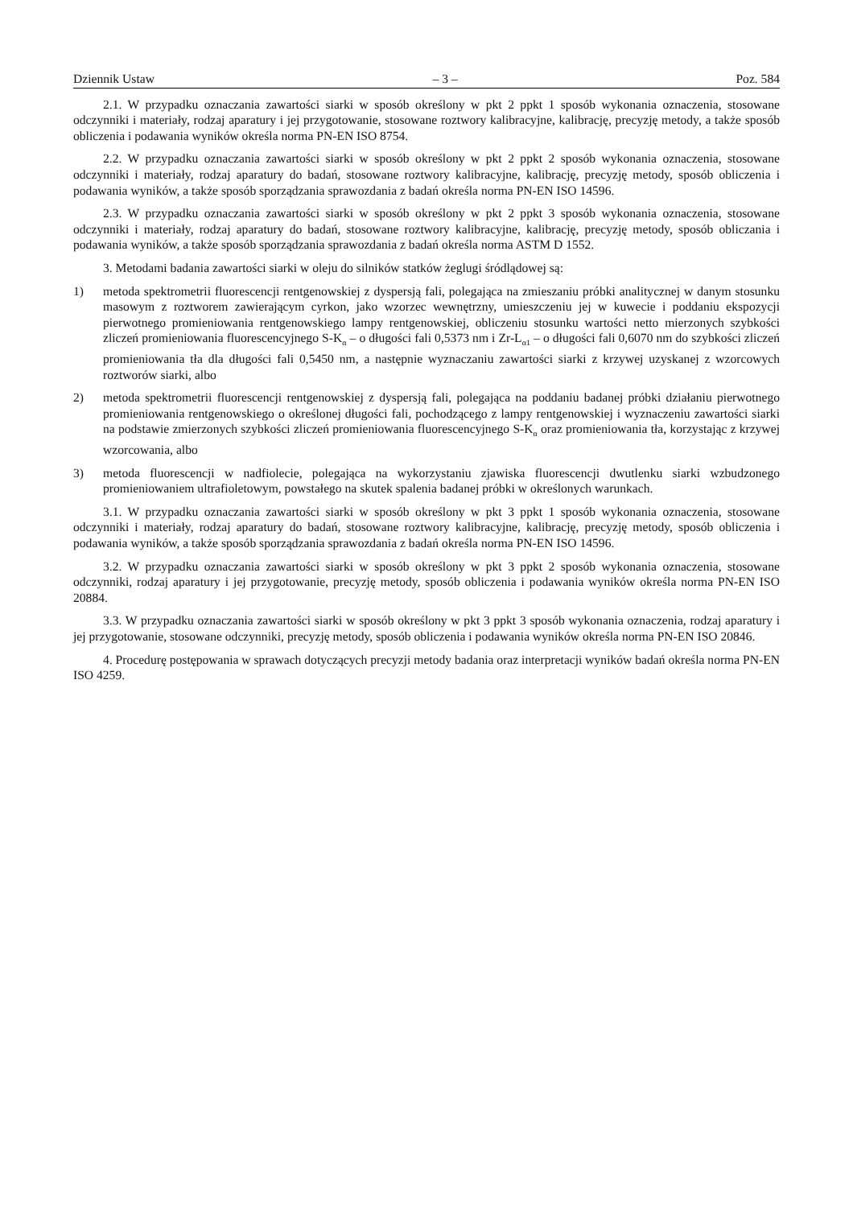Dziennik Ustaw – 3 – Poz. 584
2.1. W przypadku oznaczania zawartości siarki w sposób określony w pkt 2 ppkt 1 sposób wykonania oznaczenia, stosowane odczynniki i materiały, rodzaj aparatury i jej przygotowanie, stosowane roztwory kalibracyjne, kalibrację, precyzję metody, a także sposób obliczenia i podawania wyników określa norma PN-EN ISO 8754.
2.2. W przypadku oznaczania zawartości siarki w sposób określony w pkt 2 ppkt 2 sposób wykonania oznaczenia, stosowane odczynniki i materiały, rodzaj aparatury do badań, stosowane roztwory kalibracyjne, kalibrację, precyzję metody, sposób obliczenia i podawania wyników, a także sposób sporządzania sprawozdania z badań określa norma PN-EN ISO 14596.
2.3. W przypadku oznaczania zawartości siarki w sposób określony w pkt 2 ppkt 3 sposób wykonania oznaczenia, stosowane odczynniki i materiały, rodzaj aparatury do badań, stosowane roztwory kalibracyjne, kalibrację, precyzję metody, sposób obliczania i podawania wyników, a także sposób sporządzania sprawozdania z badań określa norma ASTM D 1552.
3. Metodami badania zawartości siarki w oleju do silników statków żeglugi śródlądowej są:
1) metoda spektrometrii fluorescencji rentgenowskiej z dyspersją fali, polegająca na zmieszaniu próbki analitycznej w danym stosunku masowym z roztworem zawierającym cyrkon, jako wzorzec wewnętrzny, umieszczeniu jej w kuwecie i poddaniu ekspozycji pierwotnego promieniowania rentgenowskiego lampy rentgenowskiej, obliczeniu stosunku wartości netto mierzonych szybkości zliczeń promieniowania fluorescencyjnego S-K<sub>α</sub> – o długości fali 0,5373 nm i Zr-L<sub>α1</sub> – o długości fali 0,6070 nm do szybkości zliczeń promieniowania tła dla długości fali 0,5450 nm, a następnie wyznaczaniu zawartości siarki z krzywej uzyskanej z wzorcowych roztworów siarki, albo
2) metoda spektrometrii fluorescencji rentgenowskiej z dyspersją fali, polegająca na poddaniu badanej próbki działaniu pierwotnego promieniowania rentgenowskiego o określonej długości fali, pochodzącego z lampy rentgenowskiej i wyznaczeniu zawartości siarki na podstawie zmierzonych szybkości zliczeń promieniowania fluorescencyjnego S-K<sub>α</sub> oraz promieniowania tła, korzystając z krzywej wzorcowania, albo
3) metoda fluorescencji w nadfiolecie, polegająca na wykorzystaniu zjawiska fluorescencji dwutlenku siarki wzbudzonego promieniowaniem ultrafioletowym, powstałego na skutek spalenia badanej próbki w określonych warunkach.
3.1. W przypadku oznaczania zawartości siarki w sposób określony w pkt 3 ppkt 1 sposób wykonania oznaczenia, stosowane odczynniki i materiały, rodzaj aparatury do badań, stosowane roztwory kalibracyjne, kalibrację, precyzję metody, sposób obliczenia i podawania wyników, a także sposób sporządzania sprawozdania z badań określa norma PN-EN ISO 14596.
3.2. W przypadku oznaczania zawartości siarki w sposób określony w pkt 3 ppkt 2 sposób wykonania oznaczenia, stosowane odczynniki, rodzaj aparatury i jej przygotowanie, precyzję metody, sposób obliczenia i podawania wyników określa norma PN-EN ISO 20884.
3.3. W przypadku oznaczania zawartości siarki w sposób określony w pkt 3 ppkt 3 sposób wykonania oznaczenia, rodzaj aparatury i jej przygotowanie, stosowane odczynniki, precyzję metody, sposób obliczenia i podawania wyników określa norma PN-EN ISO 20846.
4. Procedurę postępowania w sprawach dotyczących precyzji metody badania oraz interpretacji wyników badań określa norma PN-EN ISO 4259.